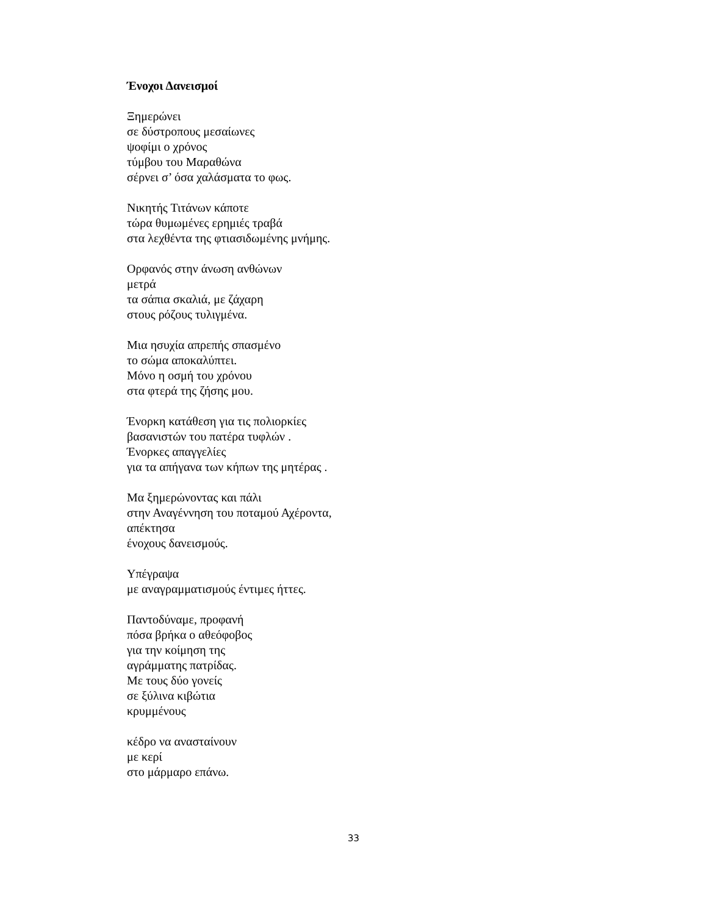Ένοχοι Δανεισμοί
Ξημερώνει
σε δύστροπους μεσαίωνες
ψοφίμι ο χρόνος
τύμβου του Μαραθώνα
σέρνει σ’ όσα χαλάσματα το φως.
Νικητής Τιτάνων κάποτε
τώρα θυμωμένες ερημιές τραβά
στα λεχθέντα της φτιασιδωμένης μνήμης.
Ορφανός στην άνωση ανθώνων
μετρά
τα σάπια σκαλιά, με ζάχαρη
στους ρόζους τυλιγμένα.
Μια ησυχία απρεπής σπασμένο
το σώμα αποκαλύπτει.
Μόνο η οσμή του χρόνου
στα φτερά της ζήσης μου.
Ένορκη κατάθεση για τις πολιορκίες
βασανιστών του πατέρα τυφλών .
Ένορκες απαγγελίες
για τα απήγανα των κήπων της μητέρας .
Μα ξημερώνοντας και πάλι
στην Αναγέννηση του ποταμού Αχέροντα,
απέκτησα
ένοχους δανεισμούς.
Υπέγραψα
με αναγραμματισμούς έντιμες ήττες.
Παντοδύναμε, προφανή
πόσα βρήκα ο αθεόφοβος
για την κοίμηση της
αγράμματης πατρίδας.
Με τους δύο γονείς
σε ξύλινα κιβώτια
κρυμμένους
κέδρο να ανασταίνουν
με κερί
στο μάρμαρο επάνω.
33